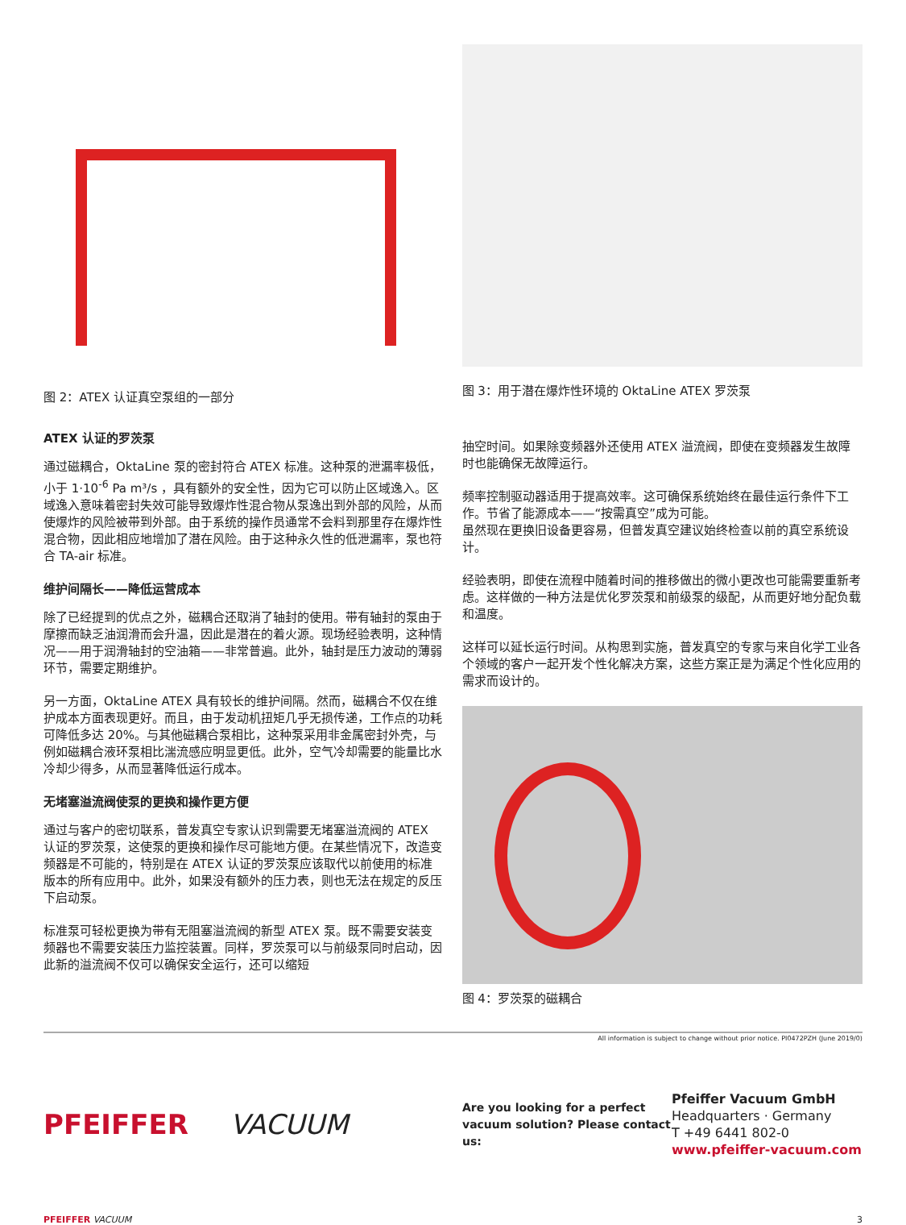图 2：ATEX 认证真空泵组的一部分
ATEX 认证的罗茨泵
通过磁耦合，OktaLine 泵的密封符合 ATEX 标准。这种泵的泄漏率极低，小于 1·10<sup>-6</sup> Pa m³/s ，具有额外的安全性，因为它可以防止区域逸入。区域逸入意味着密封失效可能导致爆炸性混合物从泵逸出到外部的风险，从而使爆炸的风险被带到外部。由于系统的操作员通常不会料到那里存在爆炸性混合物，因此相应地增加了潜在风险。由于这种永久性的低泄漏率，泵也符合 TA-air 标准。
维护间隔长——降低运营成本
除了已经提到的优点之外，磁耦合还取消了轴封的使用。带有轴封的泵由于摩擦而缺乏油润滑而会升温，因此是潜在的着火源。现场经验表明，这种情况——用于润滑轴封的空油箱——非常普遍。此外，轴封是压力波动的薄弱环节，需要定期维护。
另一方面，OktaLine ATEX 具有较长的维护间隔。然而，磁耦合不仅在维护成本方面表现更好。而且，由于发动机扭矩几乎无损传递，工作点的功耗可降低多达 20%。与其他磁耦合泵相比，这种泵采用非金属密封外壳，与例如磁耦合液环泵相比湍流感应明显更低。此外，空气冷却需要的能量比水冷却少得多，从而显著降低运行成本。
无堵塞溢流阀使泵的更换和操作更方便
通过与客户的密切联系，普发真空专家认识到需要无堵塞溢流阀的 ATEX 认证的罗茨泵，这使泵的更换和操作尽可能地方便。在某些情况下，改造变频器是不可能的，特别是在 ATEX 认证的罗茨泵应该取代以前使用的标准版本的所有应用中。此外，如果没有额外的压力表，则也无法在规定的反压下启动泵。
标准泵可轻松更换为带有无阻塞溢流阀的新型 ATEX 泵。既不需要安装变频器也不需要安装压力监控装置。同样，罗茨泵可以与前级泵同时启动，因此新的溢流阀不仅可以确保安全运行，还可以缩短
图 3：用于潜在爆炸性环境的 OktaLine ATEX 罗茨泵
抽空时间。如果除变频器外还使用 ATEX 溢流阀，即使在变频器发生故障时也能确保无故障运行。
频率控制驱动器适用于提高效率。这可确保系统始终在最佳运行条件下工作。节省了能源成本——“按需真空”成为可能。
虽然现在更换旧设备更容易，但普发真空建议始终检查以前的真空系统设计。
经验表明，即使在流程中随着时间的推移做出的微小更改也可能需要重新考虑。这样做的一种方法是优化罗茨泵和前级泵的级配，从而更好地分配负载和温度。
这样可以延长运行时间。从构思到实施，普发真空的专家与来自化学工业各个领域的客户一起开发个性化解决方案，这些方案正是为满足个性化应用的需求而设计的。
图 4：罗茨泵的磁耦合
All information is subject to change without prior notice. PI0472PZH (June 2019/0)
PFEIFFER VACUUM
Are you looking for a perfect vacuum solution? Please contact us:
Pfeiffer Vacuum GmbH
Headquarters · Germany
T +49 6441 802-0
www.pfeiffer-vacuum.com
PFEIFFER VACUUM 3